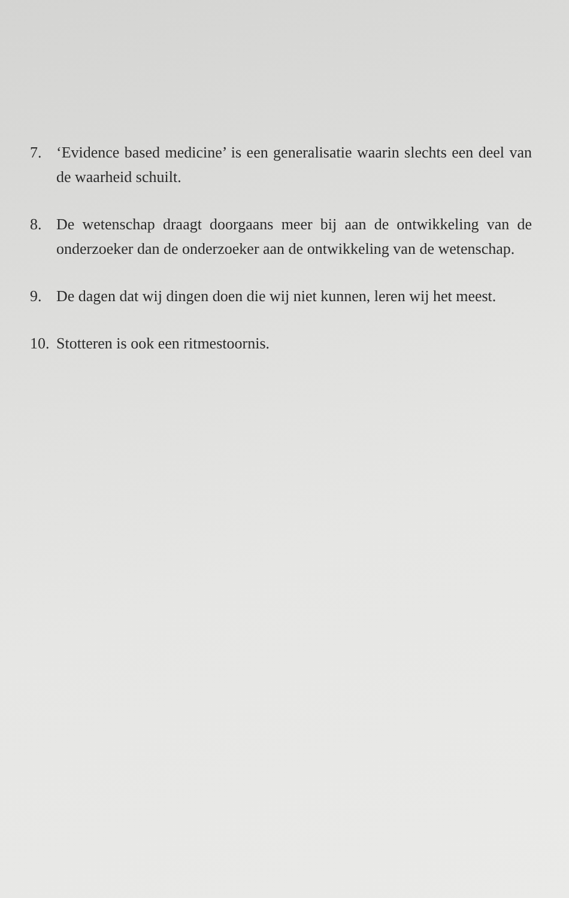7. ‘Evidence based medicine’ is een generalisatie waarin slechts een deel van de waarheid schuilt.
8. De wetenschap draagt doorgaans meer bij aan de ontwikkeling van de onderzoeker dan de onderzoeker aan de ontwikkeling van de wetenschap.
9. De dagen dat wij dingen doen die wij niet kunnen, leren wij het meest.
10.
Stotteren is ook een ritmestoornis.